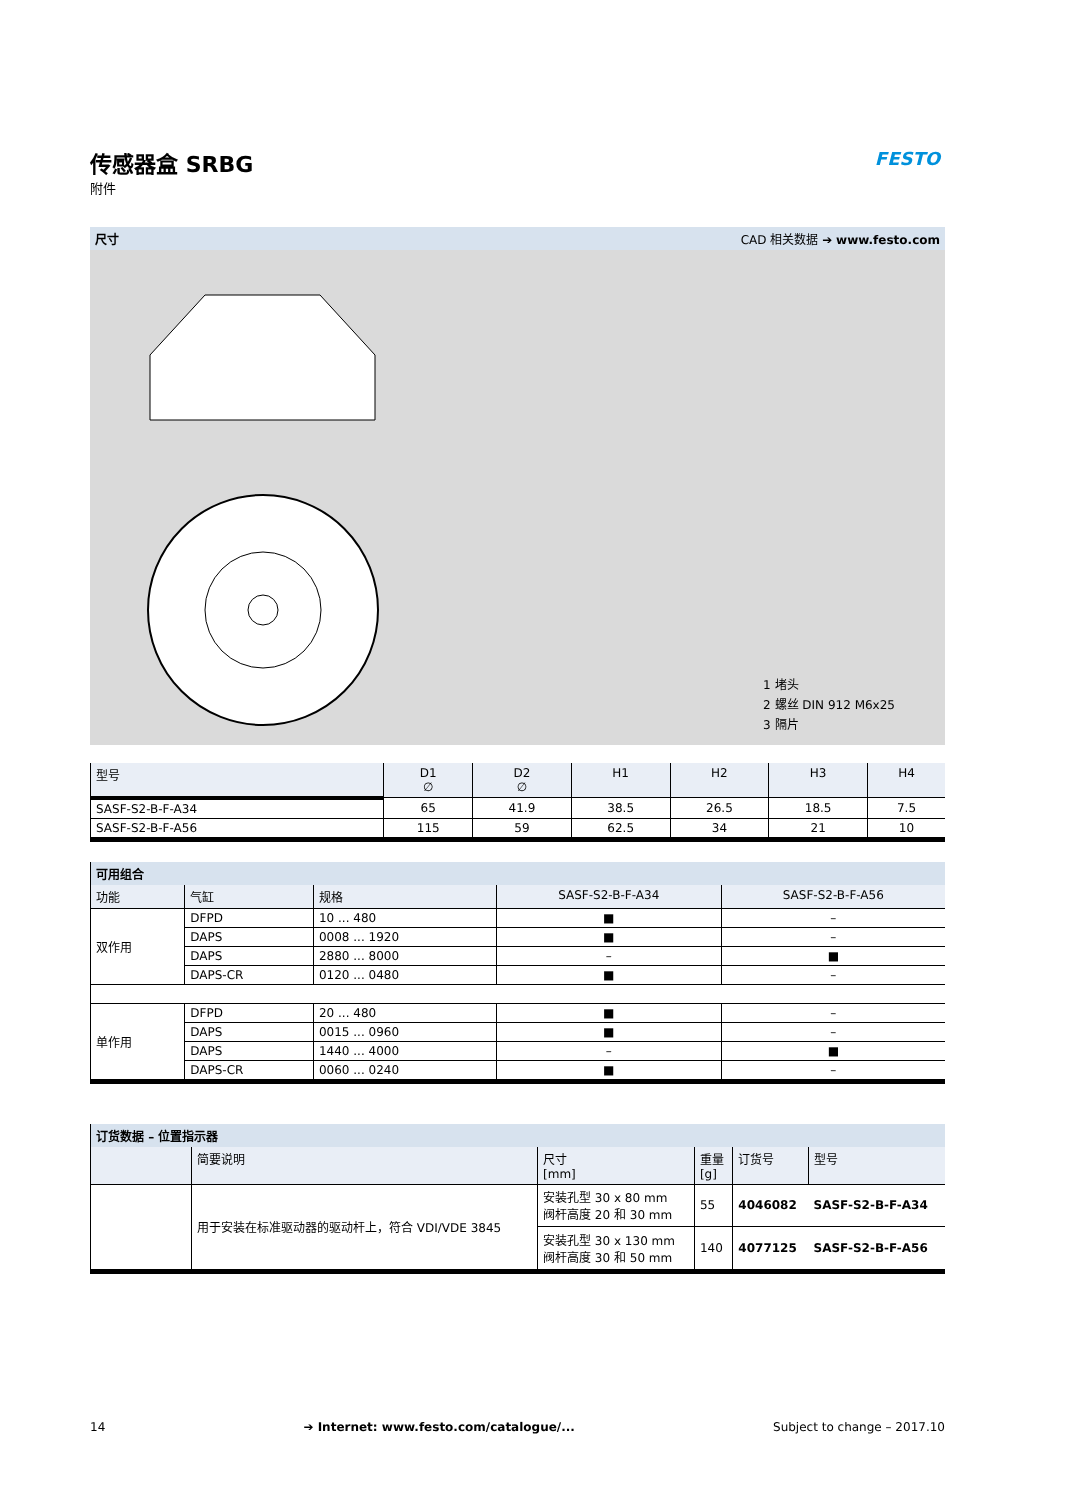FESTO
传感器盒 SRBG
附件
尺寸 CAD 相关数据 ➔ www.festo.com
1 堵头
2 螺丝 DIN 912 M6x25
3 隔片
| 型号 | D1 ∅ | D2 ∅ | H1 | H2 | H3 | H4 |
| --- | --- | --- | --- | --- | --- | --- |
| SASF-S2-B-F-A34 | 65 | 41.9 | 38.5 | 26.5 | 18.5 | 7.5 |
| SASF-S2-B-F-A56 | 115 | 59 | 62.5 | 34 | 21 | 10 |
| 可用组合 | | | | |
| --- | --- | --- | --- | --- |
| 功能 | 气缸 | 规格 | SASF-S2-B-F-A34 | SASF-S2-B-F-A56 |
| 双作用 | DFPD | 10 ... 480 | ■ | – |
| | DAPS | 0008 ... 1920 | ■ | – |
| | DAPS | 2880 ... 8000 | – | ■ |
| | DAPS-CR | 0120 ... 0480 | ■ | – |
| 单作用 | DFPD | 20 ... 480 | ■ | – |
| | DAPS | 0015 ... 0960 | ■ | – |
| | DAPS | 1440 ... 4000 | – | ■ |
| | DAPS-CR | 0060 ... 0240 | ■ | – |
| 订货数据 – 位置指示器 | | | | | |
| --- | --- | --- | --- | --- | --- |
| | 简要说明 | 尺寸 [mm] | 重量 [g] | 订货号 | 型号 |
| | 用于安装在标准驱动器的驱动杆上，符合 VDI/VDE 3845 | 安装孔型 30 x 80 mm 阀杆高度 20 和 30 mm | 55 | 4046082 | SASF-S2-B-F-A34 |
| | | 安装孔型 30 x 130 mm 阀杆高度 30 和 50 mm | 140 | 4077125 | SASF-S2-B-F-A56 |
14 ➔ Internet: www.festo.com/catalogue/... Subject to change – 2017.10